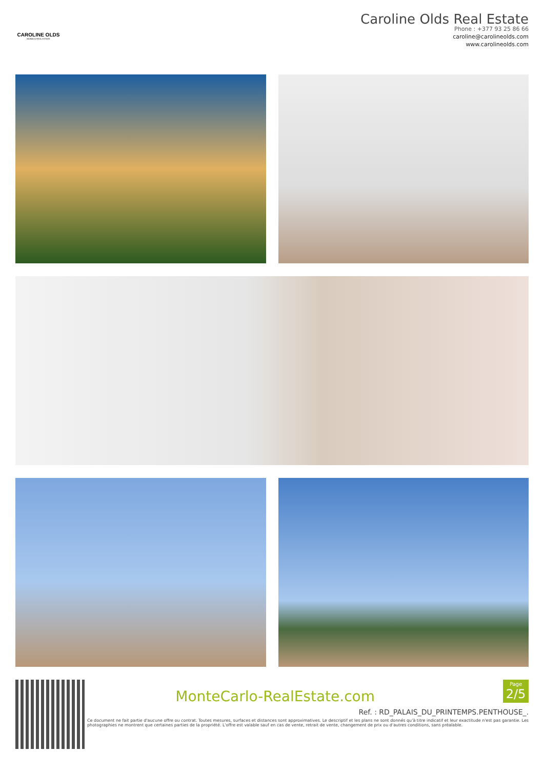CAROLINE OLDS
MONACO REAL ESTATE
Caroline Olds Real Estate
Phone : +377 93 25 86 66
caroline@carolineolds.com
www.carolineolds.com
MonteCarlo-RealEstate.com
Page
2/5
Ref. : RD_PALAIS_DU_PRINTEMPS.PENTHOUSE_.
Ce document ne fait partie d'aucune offre ou contrat. Toutes mesures, surfaces et distances sont approximatives. Le descriptif et les plans ne sont donnés qu'à titre indicatif et leur exactitude n'est pas garantie. Les photographies ne montrent que certaines parties de la propriété. L'offre est valable sauf en cas de vente, retrait de vente, changement de prix ou d'autres conditions, sans préalable.